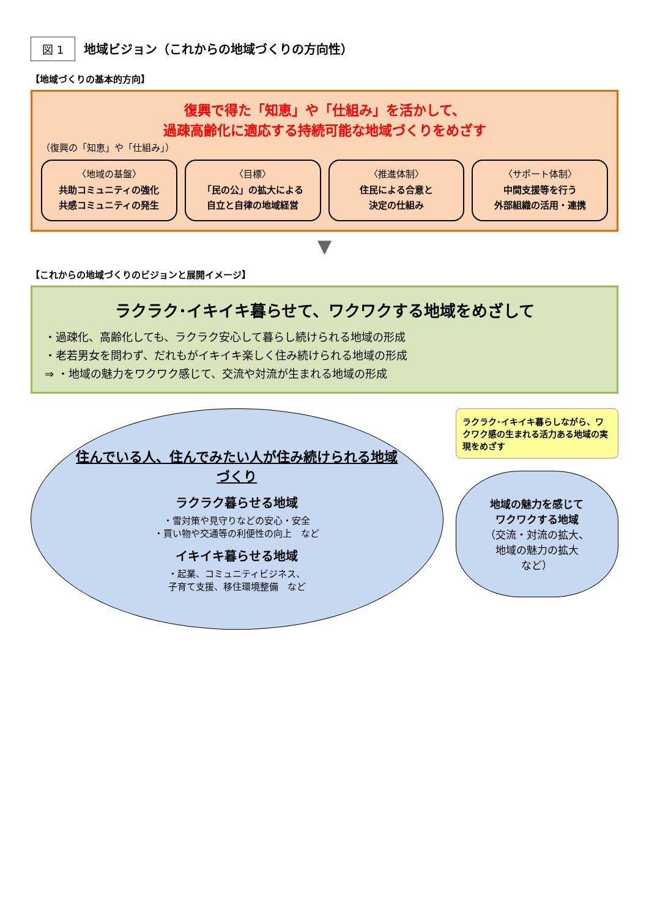図 1
地域ビジョン（これからの地域づくりの方向性）
【地域づくりの基本的方向】
復興で得た「知恵」や「仕組み」を活かして、
過疎高齢化に適応する持続可能な地域づくりをめざす
（復興の「知恵」や「仕組み」）
〈地域の基盤〉
共助コミュニティの強化
共感コミュニティの発生
〈目標〉
「民の公」の拡大による
自立と自律の地域経営
〈推進体制〉
住民による合意と
決定の仕組み
〈サポート体制〉
中間支援等を行う
外部組織の活用・連携
▼
【これからの地域づくりのビジョンと展開イメージ】
ラクラク･イキイキ暮らせて、ワクワクする地域をめざして
・過疎化、高齢化しても、ラクラク安心して暮らし続けられる地域の形成
・老若男女を問わず、だれもがイキイキ楽しく住み続けられる地域の形成
⇒ ・地域の魅力をワクワク感じて、交流や対流が生まれる地域の形成
住んでいる人、住んでみたい人が住み続けられる地域づくり
ラクラク暮らせる地域
・雪対策や見守りなどの安心・安全
・買い物や交通等の利便性の向上　など
イキイキ暮らせる地域
・起業、コミュニティビジネス、
子育て支援、移住環境整備　など
ラクラク･イキイキ暮らしながら、ワクワク感の生まれる活力ある地域の実現をめざす
地域の魅力を感じて
ワクワクする地域
（交流・対流の拡大、
地域の魅力の拡大
など）